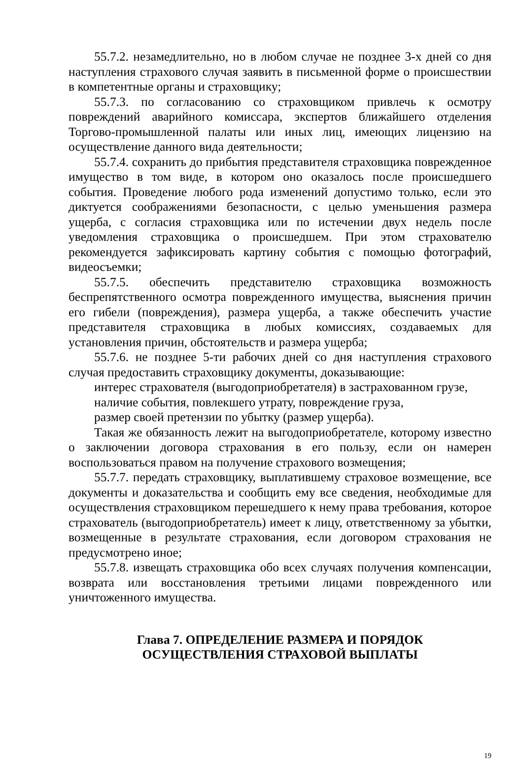55.7.2. незамедлительно, но в любом случае не позднее 3-х дней со дня наступления страхового случая заявить в письменной форме о происшествии в компетентные органы и страховщику;
55.7.3. по согласованию со страховщиком привлечь к осмотру повреждений аварийного комиссара, экспертов ближайшего отделения Торгово-промышленной палаты или иных лиц, имеющих лицензию на осуществление данного вида деятельности;
55.7.4. сохранить до прибытия представителя страховщика поврежденное имущество в том виде, в котором оно оказалось после происшедшего события. Проведение любого рода изменений допустимо только, если это диктуется соображениями безопасности, с целью уменьшения размера ущерба, с согласия страховщика или по истечении двух недель после уведомления страховщика о происшедшем. При этом страхователю рекомендуется зафиксировать картину события с помощью фотографий, видеосъемки;
55.7.5. обеспечить представителю страховщика возможность беспрепятственного осмотра поврежденного имущества, выяснения причин его гибели (повреждения), размера ущерба, а также обеспечить участие представителя страховщика в любых комиссиях, создаваемых для установления причин, обстоятельств и размера ущерба;
55.7.6. не позднее 5-ти рабочих дней со дня наступления страхового случая предоставить страховщику документы, доказывающие:
интерес страхователя (выгодоприобретателя) в застрахованном грузе,
наличие события, повлекшего утрату, повреждение груза,
размер своей претензии по убытку (размер ущерба).
Такая же обязанность лежит на выгодоприобретателе, которому известно о заключении договора страхования в его пользу, если он намерен воспользоваться правом на получение страхового возмещения;
55.7.7. передать страховщику, выплатившему страховое возмещение, все документы и доказательства и сообщить ему все сведения, необходимые для осуществления страховщиком перешедшего к нему права требования, которое страхователь (выгодоприобретатель) имеет к лицу, ответственному за убытки, возмещенные в результате страхования, если договором страхования не предусмотрено иное;
55.7.8. извещать страховщика обо всех случаях получения компенсации, возврата или восстановления третьими лицами поврежденного или уничтоженного имущества.
Глава 7. ОПРЕДЕЛЕНИЕ РАЗМЕРА И ПОРЯДОК
ОСУЩЕСТВЛЕНИЯ СТРАХОВОЙ ВЫПЛАТЫ
19